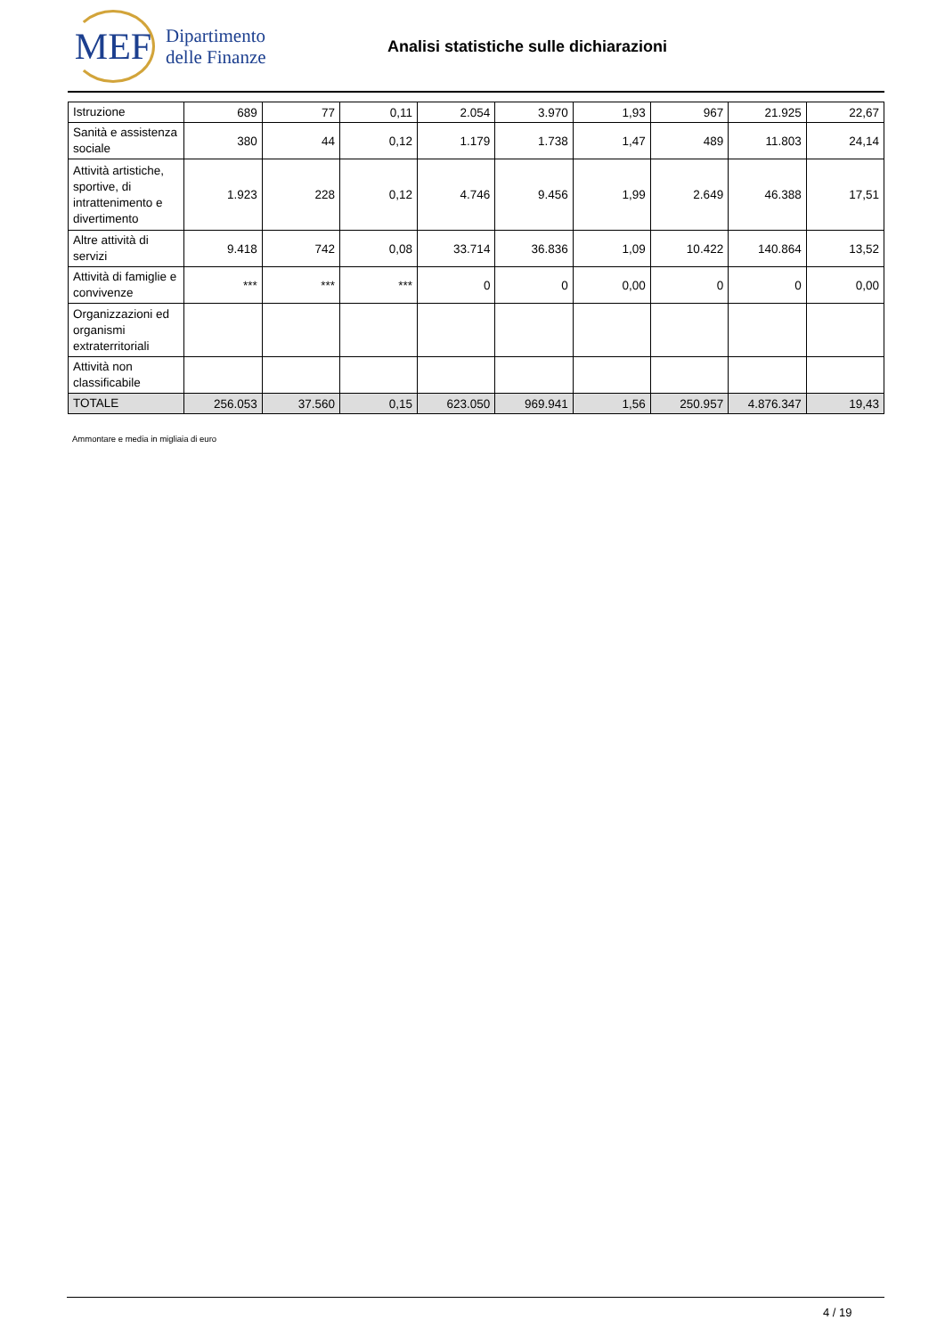MEF
Dipartimento
delle Finanze
Analisi statistiche sulle dichiarazioni
| Istruzione | 689 | 77 | 0,11 | 2.054 | 3.970 | 1,93 | 967 | 21.925 | 22,67 |
| Sanità e assistenza sociale | 380 | 44 | 0,12 | 1.179 | 1.738 | 1,47 | 489 | 11.803 | 24,14 |
| Attività artistiche, sportive, di intrattenimento e divertimento | 1.923 | 228 | 0,12 | 4.746 | 9.456 | 1,99 | 2.649 | 46.388 | 17,51 |
| Altre attività di servizi | 9.418 | 742 | 0,08 | 33.714 | 36.836 | 1,09 | 10.422 | 140.864 | 13,52 |
| Attività di famiglie e convivenze | *** | *** | *** | 0 | 0 | 0,00 | 0 | 0 | 0,00 |
| Organizzazioni ed organismi extraterritoriali | | | | | | | | | |
| Attività non classificabile | | | | | | | | | |
| TOTALE | 256.053 | 37.560 | 0,15 | 623.050 | 969.941 | 1,56 | 250.957 | 4.876.347 | 19,43 |
Ammontare e media in migliaia di euro
4 / 19